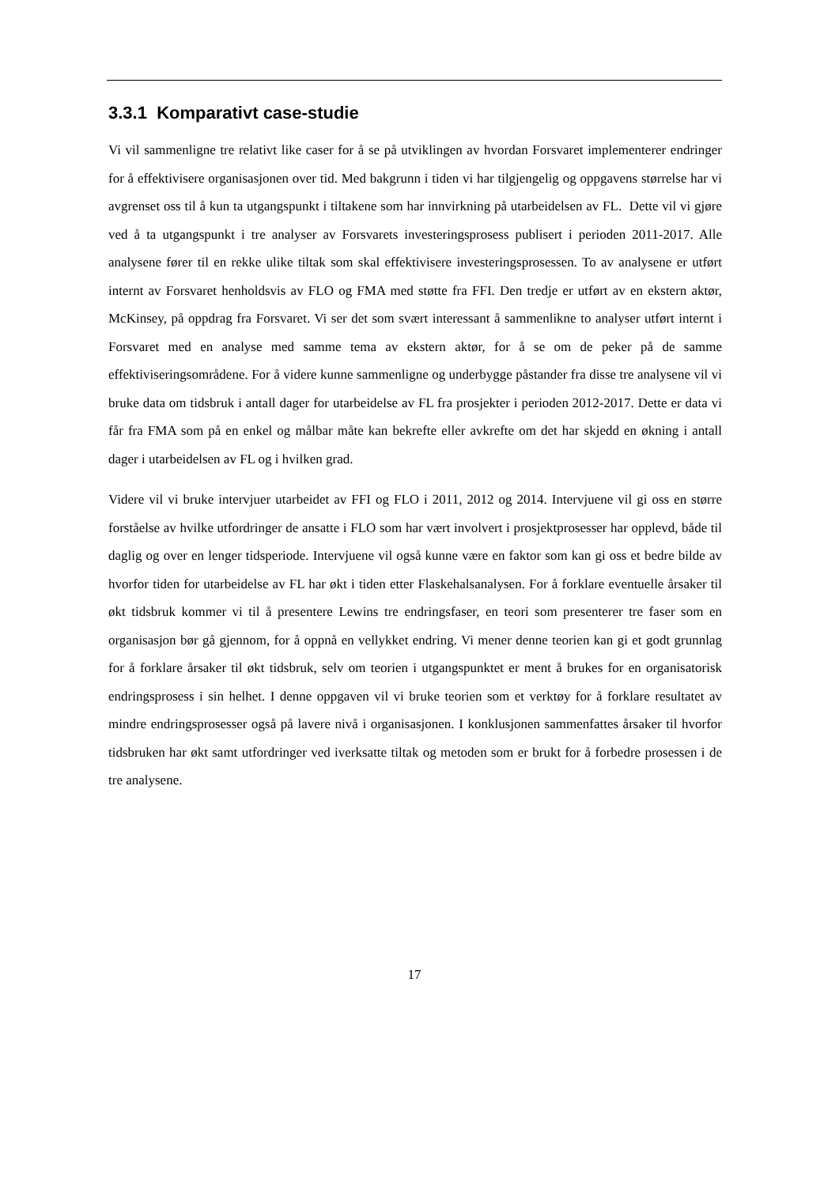3.3.1 Komparativt case-studie
Vi vil sammenligne tre relativt like caser for å se på utviklingen av hvordan Forsvaret implementerer endringer for å effektivisere organisasjonen over tid. Med bakgrunn i tiden vi har tilgjengelig og oppgavens størrelse har vi avgrenset oss til å kun ta utgangspunkt i tiltakene som har innvirkning på utarbeidelsen av FL. Dette vil vi gjøre ved å ta utgangspunkt i tre analyser av Forsvarets investeringsprosess publisert i perioden 2011-2017. Alle analysene fører til en rekke ulike tiltak som skal effektivisere investeringsprosessen. To av analysene er utført internt av Forsvaret henholdsvis av FLO og FMA med støtte fra FFI. Den tredje er utført av en ekstern aktør, McKinsey, på oppdrag fra Forsvaret. Vi ser det som svært interessant å sammenlikne to analyser utført internt i Forsvaret med en analyse med samme tema av ekstern aktør, for å se om de peker på de samme effektiviseringsområdene. For å videre kunne sammenligne og underbygge påstander fra disse tre analysene vil vi bruke data om tidsbruk i antall dager for utarbeidelse av FL fra prosjekter i perioden 2012-2017. Dette er data vi får fra FMA som på en enkel og målbar måte kan bekrefte eller avkrefte om det har skjedd en økning i antall dager i utarbeidelsen av FL og i hvilken grad.
Videre vil vi bruke intervjuer utarbeidet av FFI og FLO i 2011, 2012 og 2014. Intervjuene vil gi oss en større forståelse av hvilke utfordringer de ansatte i FLO som har vært involvert i prosjektprosesser har opplevd, både til daglig og over en lenger tidsperiode. Intervjuene vil også kunne være en faktor som kan gi oss et bedre bilde av hvorfor tiden for utarbeidelse av FL har økt i tiden etter Flaskehalsanalysen. For å forklare eventuelle årsaker til økt tidsbruk kommer vi til å presentere Lewins tre endringsfaser, en teori som presenterer tre faser som en organisasjon bør gå gjennom, for å oppnå en vellykket endring. Vi mener denne teorien kan gi et godt grunnlag for å forklare årsaker til økt tidsbruk, selv om teorien i utgangspunktet er ment å brukes for en organisatorisk endringsprosess i sin helhet. I denne oppgaven vil vi bruke teorien som et verktøy for å forklare resultatet av mindre endringsprosesser også på lavere nivå i organisasjonen. I konklusjonen sammenfattes årsaker til hvorfor tidsbruken har økt samt utfordringer ved iverksatte tiltak og metoden som er brukt for å forbedre prosessen i de tre analysene.
17